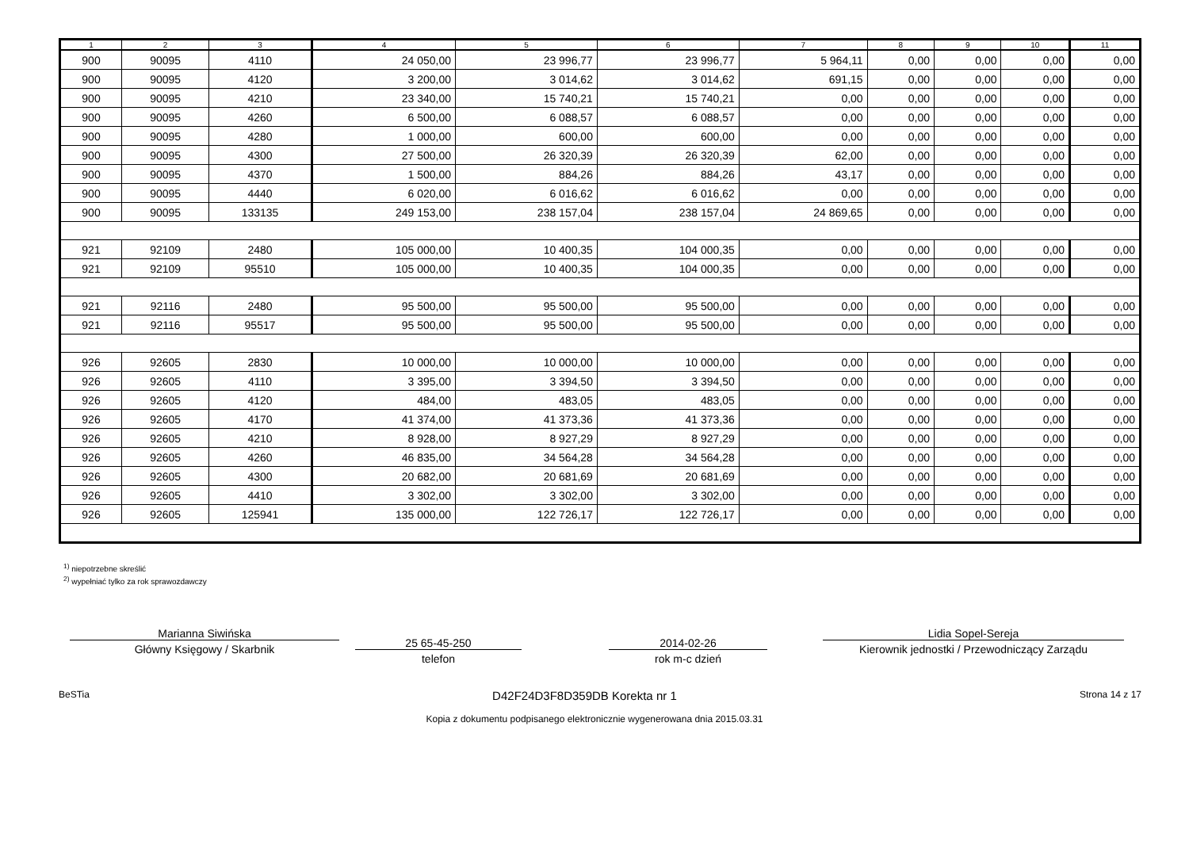| 1 | 2 | 3 | 4 | 5 | 6 | 7 | 8 | 9 | 10 | 11 |
| --- | --- | --- | --- | --- | --- | --- | --- | --- | --- | --- |
| 900 | 90095 | 4110 | 24 050,00 | 23 996,77 | 23 996,77 | 5 964,11 | 0,00 | 0,00 | 0,00 | 0,00 |
| 900 | 90095 | 4120 | 3 200,00 | 3 014,62 | 3 014,62 | 691,15 | 0,00 | 0,00 | 0,00 | 0,00 |
| 900 | 90095 | 4210 | 23 340,00 | 15 740,21 | 15 740,21 | 0,00 | 0,00 | 0,00 | 0,00 | 0,00 |
| 900 | 90095 | 4260 | 6 500,00 | 6 088,57 | 6 088,57 | 0,00 | 0,00 | 0,00 | 0,00 | 0,00 |
| 900 | 90095 | 4280 | 1 000,00 | 600,00 | 600,00 | 0,00 | 0,00 | 0,00 | 0,00 | 0,00 |
| 900 | 90095 | 4300 | 27 500,00 | 26 320,39 | 26 320,39 | 62,00 | 0,00 | 0,00 | 0,00 | 0,00 |
| 900 | 90095 | 4370 | 1 500,00 | 884,26 | 884,26 | 43,17 | 0,00 | 0,00 | 0,00 | 0,00 |
| 900 | 90095 | 4440 | 6 020,00 | 6 016,62 | 6 016,62 | 0,00 | 0,00 | 0,00 | 0,00 | 0,00 |
| 900 | 90095 | 133135 | 249 153,00 | 238 157,04 | 238 157,04 | 24 869,65 | 0,00 | 0,00 | 0,00 | 0,00 |
| 921 | 92109 | 2480 | 105 000,00 | 10 400,35 | 104 000,35 | 0,00 | 0,00 | 0,00 | 0,00 | 0,00 |
| 921 | 92109 | 95510 | 105 000,00 | 10 400,35 | 104 000,35 | 0,00 | 0,00 | 0,00 | 0,00 | 0,00 |
| 921 | 92116 | 2480 | 95 500,00 | 95 500,00 | 95 500,00 | 0,00 | 0,00 | 0,00 | 0,00 | 0,00 |
| 921 | 92116 | 95517 | 95 500,00 | 95 500,00 | 95 500,00 | 0,00 | 0,00 | 0,00 | 0,00 | 0,00 |
| 926 | 92605 | 2830 | 10 000,00 | 10 000,00 | 10 000,00 | 0,00 | 0,00 | 0,00 | 0,00 | 0,00 |
| 926 | 92605 | 4110 | 3 395,00 | 3 394,50 | 3 394,50 | 0,00 | 0,00 | 0,00 | 0,00 | 0,00 |
| 926 | 92605 | 4120 | 484,00 | 483,05 | 483,05 | 0,00 | 0,00 | 0,00 | 0,00 | 0,00 |
| 926 | 92605 | 4170 | 41 374,00 | 41 373,36 | 41 373,36 | 0,00 | 0,00 | 0,00 | 0,00 | 0,00 |
| 926 | 92605 | 4210 | 8 928,00 | 8 927,29 | 8 927,29 | 0,00 | 0,00 | 0,00 | 0,00 | 0,00 |
| 926 | 92605 | 4260 | 46 835,00 | 34 564,28 | 34 564,28 | 0,00 | 0,00 | 0,00 | 0,00 | 0,00 |
| 926 | 92605 | 4300 | 20 682,00 | 20 681,69 | 20 681,69 | 0,00 | 0,00 | 0,00 | 0,00 | 0,00 |
| 926 | 92605 | 4410 | 3 302,00 | 3 302,00 | 3 302,00 | 0,00 | 0,00 | 0,00 | 0,00 | 0,00 |
| 926 | 92605 | 125941 | 135 000,00 | 122 726,17 | 122 726,17 | 0,00 | 0,00 | 0,00 | 0,00 | 0,00 |
<sup>1)</sup> niepotrzebne skreślić
<sup>2)</sup> wypełniać tylko za rok sprawozdawczy
Marianna Siwińska
Główny Księgowy / Skarbnik
25 65-45-250
telefon
2014-02-26
rok m-c dzień
Lidia Sopel-Sereja
Kierownik jednostki / Przewodniczący Zarządu
BeSTia D42F24D3F8D359DB Korekta nr 1 Strona 14 z 17
Kopia z dokumentu podpisanego elektronicznie wygenerowana dnia 2015.03.31